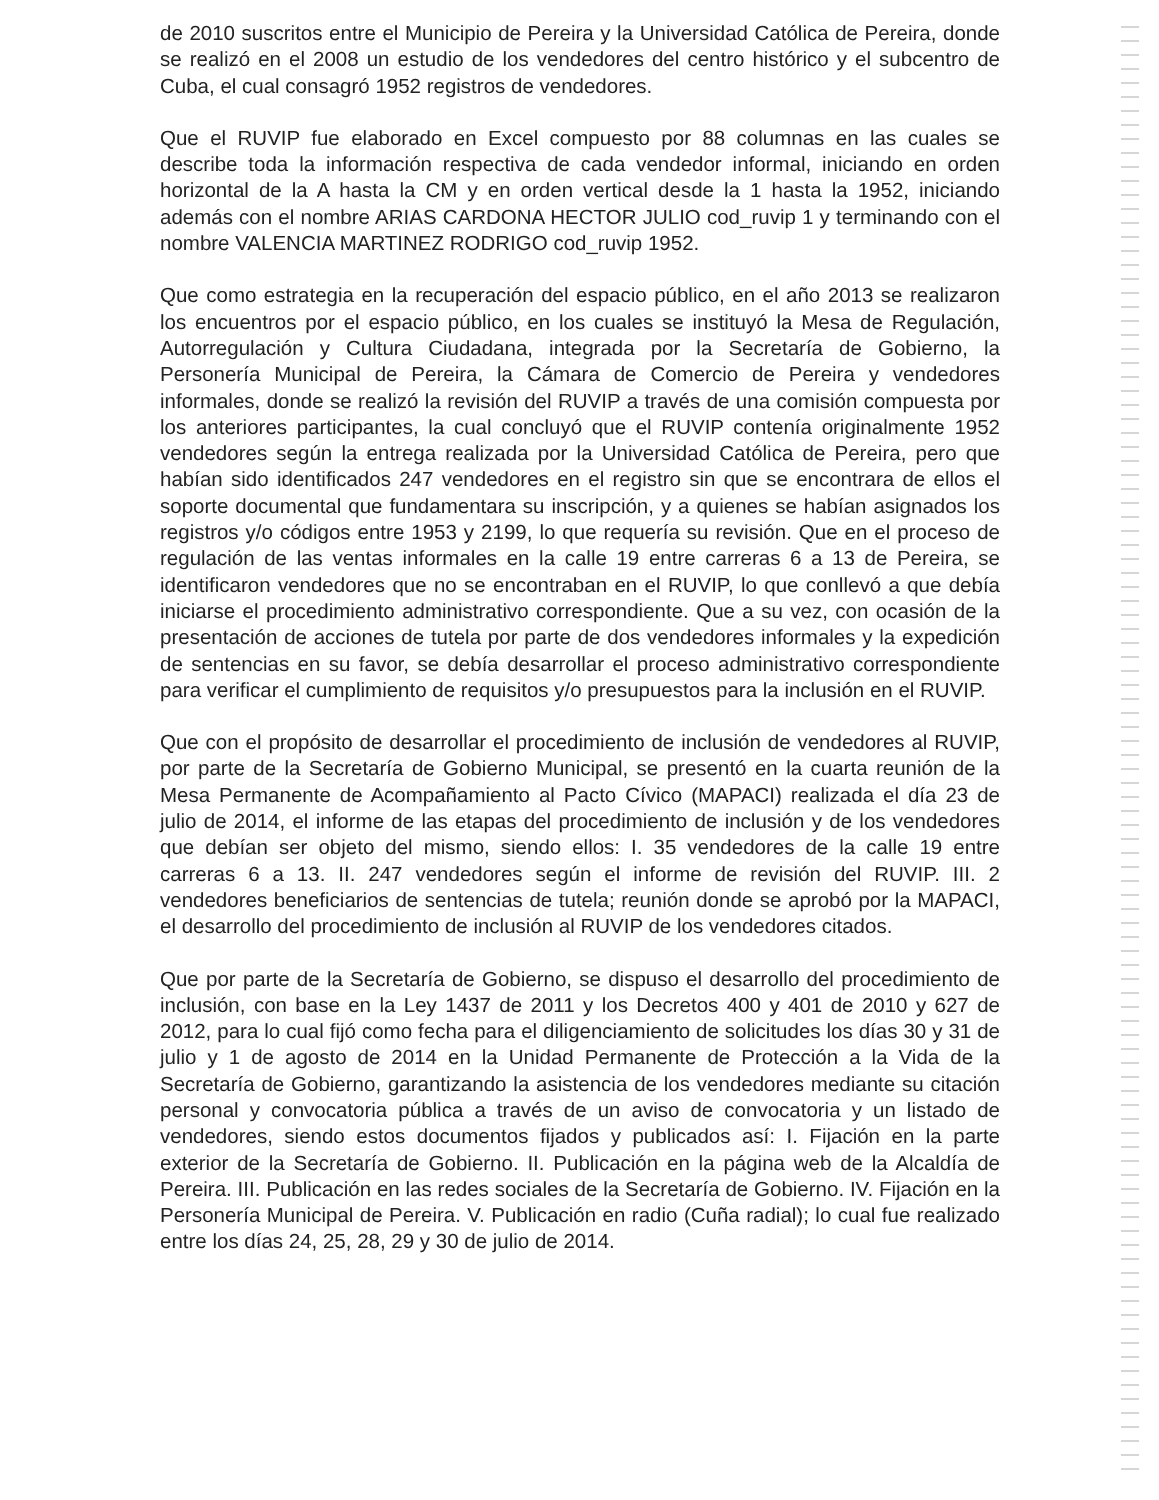de 2010 suscritos entre el Municipio de Pereira y la Universidad Católica de Pereira, donde se realizó en el 2008 un estudio de los vendedores del centro histórico y el subcentro de Cuba, el cual consagró 1952 registros de vendedores.
Que el RUVIP fue elaborado en Excel compuesto por 88 columnas en las cuales se describe toda la información respectiva de cada vendedor informal, iniciando en orden horizontal de la A hasta la CM y en orden vertical desde la 1 hasta la 1952, iniciando además con el nombre ARIAS CARDONA HECTOR JULIO cod_ruvip 1 y terminando con el nombre VALENCIA MARTINEZ RODRIGO cod_ruvip 1952.
Que como estrategia en la recuperación del espacio público, en el año 2013 se realizaron los encuentros por el espacio público, en los cuales se instituyó la Mesa de Regulación, Autorregulación y Cultura Ciudadana, integrada por la Secretaría de Gobierno, la Personería Municipal de Pereira, la Cámara de Comercio de Pereira y vendedores informales, donde se realizó la revisión del RUVIP a través de una comisión compuesta por los anteriores participantes, la cual concluyó que el RUVIP contenía originalmente 1952 vendedores según la entrega realizada por la Universidad Católica de Pereira, pero que habían sido identificados 247 vendedores en el registro sin que se encontrara de ellos el soporte documental que fundamentara su inscripción, y a quienes se habían asignados los registros y/o códigos entre 1953 y 2199, lo que requería su revisión. Que en el proceso de regulación de las ventas informales en la calle 19 entre carreras 6 a 13 de Pereira, se identificaron vendedores que no se encontraban en el RUVIP, lo que conllevó a que debía iniciarse el procedimiento administrativo correspondiente. Que a su vez, con ocasión de la presentación de acciones de tutela por parte de dos vendedores informales y la expedición de sentencias en su favor, se debía desarrollar el proceso administrativo correspondiente para verificar el cumplimiento de requisitos y/o presupuestos para la inclusión en el RUVIP.
Que con el propósito de desarrollar el procedimiento de inclusión de vendedores al RUVIP, por parte de la Secretaría de Gobierno Municipal, se presentó en la cuarta reunión de la Mesa Permanente de Acompañamiento al Pacto Cívico (MAPACI) realizada el día 23 de julio de 2014, el informe de las etapas del procedimiento de inclusión y de los vendedores que debían ser objeto del mismo, siendo ellos: I. 35 vendedores de la calle 19 entre carreras 6 a 13. II. 247 vendedores según el informe de revisión del RUVIP. III. 2 vendedores beneficiarios de sentencias de tutela; reunión donde se aprobó por la MAPACI, el desarrollo del procedimiento de inclusión al RUVIP de los vendedores citados.
Que por parte de la Secretaría de Gobierno, se dispuso el desarrollo del procedimiento de inclusión, con base en la Ley 1437 de 2011 y los Decretos 400 y 401 de 2010 y 627 de 2012, para lo cual fijó como fecha para el diligenciamiento de solicitudes los días 30 y 31 de julio y 1 de agosto de 2014 en la Unidad Permanente de Protección a la Vida de la Secretaría de Gobierno, garantizando la asistencia de los vendedores mediante su citación personal y convocatoria pública a través de un aviso de convocatoria y un listado de vendedores, siendo estos documentos fijados y publicados así: I. Fijación en la parte exterior de la Secretaría de Gobierno. II. Publicación en la página web de la Alcaldía de Pereira. III. Publicación en las redes sociales de la Secretaría de Gobierno. IV. Fijación en la Personería Municipal de Pereira. V. Publicación en radio (Cuña radial); lo cual fue realizado entre los días 24, 25, 28, 29 y 30 de julio de 2014.